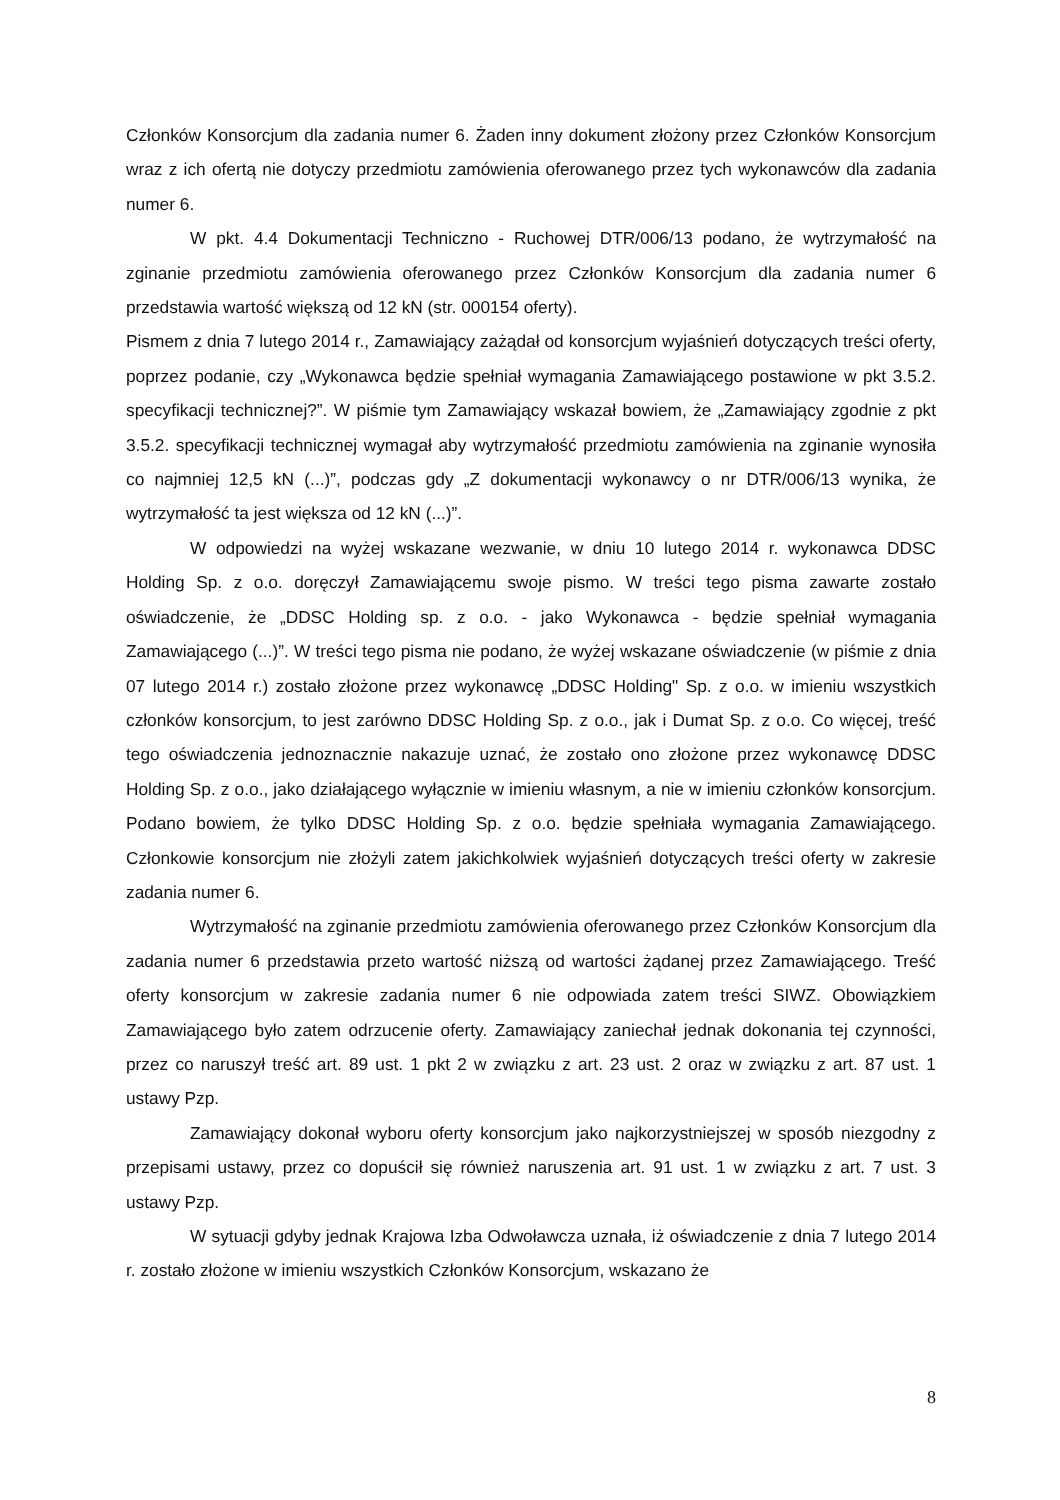Członków Konsorcjum dla zadania numer 6. Żaden inny dokument złożony przez Członków Konsorcjum wraz z ich ofertą nie dotyczy przedmiotu zamówienia oferowanego przez tych wykonawców dla zadania numer 6.
W pkt. 4.4 Dokumentacji Techniczno - Ruchowej DTR/006/13 podano, że wytrzymałość na zginanie przedmiotu zamówienia oferowanego przez Członków Konsorcjum dla zadania numer 6 przedstawia wartość większą od 12 kN (str. 000154 oferty).
Pismem z dnia 7 lutego 2014 r., Zamawiający zażądał od konsorcjum wyjaśnień dotyczących treści oferty, poprzez podanie, czy „Wykonawca będzie spełniał wymagania Zamawiającego postawione w pkt 3.5.2. specyfikacji technicznej?”. W piśmie tym Zamawiający wskazał bowiem, że „Zamawiający zgodnie z pkt 3.5.2. specyfikacji technicznej wymagał aby wytrzymałość przedmiotu zamówienia na zginanie wynosiła co najmniej 12,5 kN (...)”, podczas gdy „Z dokumentacji wykonawcy o nr DTR/006/13 wynika, że wytrzymałość ta jest większa od 12 kN (...)”.
W odpowiedzi na wyżej wskazane wezwanie, w dniu 10 lutego 2014 r. wykonawca DDSC Holding Sp. z o.o. doręczył Zamawiającemu swoje pismo. W treści tego pisma zawarte zostało oświadczenie, że „DDSC Holding sp. z o.o. - jako Wykonawca - będzie spełniał wymagania Zamawiającego (...)”. W treści tego pisma nie podano, że wyżej wskazane oświadczenie (w piśmie z dnia 07 lutego 2014 r.) zostało złożone przez wykonawcę „DDSC Holding" Sp. z o.o. w imieniu wszystkich członków konsorcjum, to jest zarówno DDSC Holding Sp. z o.o., jak i Dumat Sp. z o.o. Co więcej, treść tego oświadczenia jednoznacznie nakazuje uznać, że zostało ono złożone przez wykonawcę DDSC Holding Sp. z o.o., jako działającego wyłącznie w imieniu własnym, a nie w imieniu członków konsorcjum. Podano bowiem, że tylko DDSC Holding Sp. z o.o. będzie spełniała wymagania Zamawiającego. Członkowie konsorcjum nie złożyli zatem jakichkolwiek wyjaśnień dotyczących treści oferty w zakresie zadania numer 6.
Wytrzymałość na zginanie przedmiotu zamówienia oferowanego przez Członków Konsorcjum dla zadania numer 6 przedstawia przeto wartość niższą od wartości żądanej przez Zamawiającego. Treść oferty konsorcjum w zakresie zadania numer 6 nie odpowiada zatem treści SIWZ. Obowiązkiem Zamawiającego było zatem odrzucenie oferty. Zamawiający zaniechał jednak dokonania tej czynności, przez co naruszył treść art. 89 ust. 1 pkt 2 w związku z art. 23 ust. 2 oraz w związku z art. 87 ust. 1 ustawy Pzp.
Zamawiający dokonał wyboru oferty konsorcjum jako najkorzystniejszej w sposób niezgodny z przepisami ustawy, przez co dopuścił się również naruszenia art. 91 ust. 1 w związku z art. 7 ust. 3 ustawy Pzp.
W sytuacji gdyby jednak Krajowa Izba Odwoławcza uznała, iż oświadczenie z dnia 7 lutego 2014 r. zostało złożone w imieniu wszystkich Członków Konsorcjum, wskazano że
8